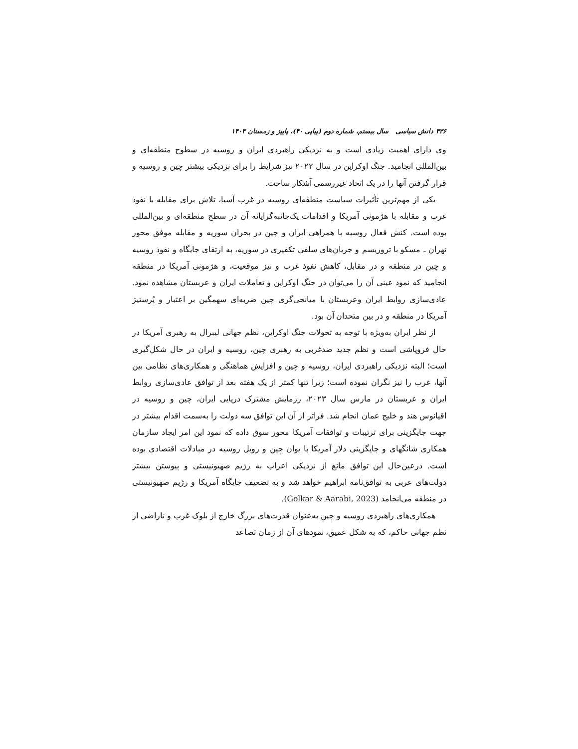۳۳۶ دانش سیاسی سال بیستم، شماره دوم (پیاپی ۴۰)، پاییز و زمستان ۱۴۰۳
وی دارای اهمیت زیادی است و به نزدیکی راهبردی ایران و روسیه در سطوح منطقه‌ای و بین‌المللی انجامید. جنگ اوکراین در سال ۲۰۲۲ نیز شرایط را برای نزدیکی بیشتر چین و روسیه و قرار گرفتن آنها را در یک اتحاد غیررسمی آشکار ساخت.
یکی از مهم‌ترین تأثیرات سیاست منطقه‌ای روسیه در غرب آسیا، تلاش برای مقابله با نفوذ غرب و مقابله با هژمونی آمریکا و اقدامات یک‌جانبه‌گرایانه آن در سطح منطقه‌ای و بین‌المللی بوده است. کنش فعال روسیه با همراهی ایران و چین در بحران سوریه و مقابله موفق محور تهران ـ مسکو با تروریسم و جریان‌های سلفی تکفیری در سوریه، به ارتقای جایگاه و نفوذ روسیه و چین در منطقه و در مقابل، کاهش نفوذ غرب و نیز موقعیت، و هژمونی آمریکا در منطقه انجامید که نمود عینی آن را می‌توان در جنگ اوکراین و تعاملات ایران و عربستان مشاهده نمود. عادی‌سازی روابط ایران وعربستان با میانجی‌گری چین ضربه‌ای سهمگین بر اعتبار و پُرستیژ آمریکا در منطقه و در بین متحدان آن بود.
از نظر ایران به‌ویژه با توجه به تحولات جنگ اوکراین، نظم جهانی لیبرال به رهبری آمریکا در حال فروپاشی است و نظم جدید ضدغربی به رهبری چین، روسیه و ایران در حال شکل‌گیری است؛ البته نزدیکی راهبردی ایران، روسیه و چین و افزایش هماهنگی و همکاری‌های نظامی بین آنها، غرب را نیز نگران نموده است؛ زیرا تنها کمتر از یک هفته بعد از توافق عادی‌سازی روابط ایران و عربستان در مارس سال ۲۰۲۳، رزمایش مشترک دریایی ایران، چین و روسیه در اقیانوس هند و خلیج عمان انجام شد. فراتر از آن این توافق سه دولت را به‌سمت اقدام بیشتر در جهت جایگزینی برای ترتیبات و توافقات آمریکا محور سوق داده که نمود این امر ایجاد سازمان همکاری شانگهای و جایگزینی دلار آمریکا با یوان چین و روبل روسیه در مبادلات اقتصادی بوده است. درعین‌حال این توافق مانع از نزدیکی اعراب به رژیم صهیونیستی و پیوستن بیشتر دولت‌های عربی به توافق‌نامه ابراهیم خواهد شد و به تضعیف جایگاه آمریکا و رژیم صهیونیستی در منطقه می‌انجامد (Golkar & Aarabi, 2023).
همکاری‌های راهبردی روسیه و چین به‌عنوان قدرت‌های بزرگ خارج از بلوک غرب و ناراضی از نظم جهانی حاکم، که به شکل عمیق، نمودهای آن از زمان تصاعد